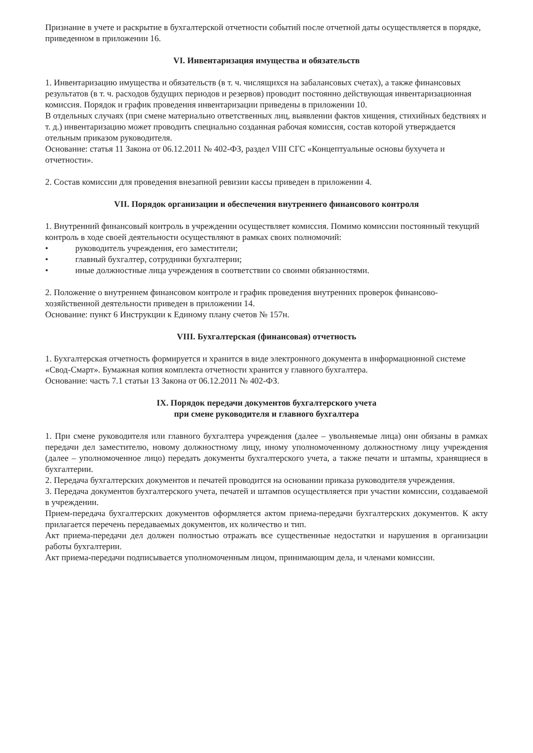Признание в учете и раскрытие в бухгалтерской отчетности событий после отчетной даты осуществляется в порядке, приведенном в приложении 16.
VI. Инвентаризация имущества и обязательств
1. Инвентаризацию имущества и обязательств (в т. ч. числящихся на забалансовых счетах), а также финансовых результатов (в т. ч. расходов будущих периодов и резервов) проводит постоянно действующая инвентаризационная комиссия. Порядок и график проведения инвентаризации приведены в приложении 10.
В отдельных случаях (при смене материально ответственных лиц, выявлении фактов хищения, стихийных бедствиях и т. д.) инвентаризацию может проводить специально созданная рабочая комиссия, состав которой утверждается отельным приказом руководителя.
Основание: статья 11 Закона от 06.12.2011 № 402-ФЗ, раздел VIII СГС «Концептуальные основы бухучета и отчетности».
2. Состав комиссии для проведения внезапной ревизии кассы приведен в приложении 4.
VII. Порядок организации и обеспечения внутреннего финансового контроля
1. Внутренний финансовый контроль в учреждении осуществляет комиссия. Помимо комиссии постоянный текущий контроль в ходе своей деятельности осуществляют в рамках своих полномочий:
• руководитель учреждения, его заместители;
• главный бухгалтер, сотрудники бухгалтерии;
• иные должностные лица учреждения в соответствии со своими обязанностями.
2. Положение о внутреннем финансовом контроле и график проведения внутренних проверок финансово-хозяйственной деятельности приведен в приложении 14.
Основание: пункт 6 Инструкции к Единому плану счетов № 157н.
VIII. Бухгалтерская (финансовая) отчетность
1. Бухгалтерская отчетность формируется и хранится в виде электронного документа в информационной системе «Свод-Смарт». Бумажная копия комплекта отчетности хранится у главного бухгалтера.
Основание: часть 7.1 статьи 13 Закона от 06.12.2011 № 402-ФЗ.
IX. Порядок передачи документов бухгалтерского учета
при смене руководителя и главного бухгалтера
1. При смене руководителя или главного бухгалтера учреждения (далее – увольняемые лица) они обязаны в рамках передачи дел заместителю, новому должностному лицу, иному уполномоченному должностному лицу учреждения (далее – уполномоченное лицо) передать документы бухгалтерского учета, а также печати и штампы, хранящиеся в бухгалтерии.
2. Передача бухгалтерских документов и печатей проводится на основании приказа руководителя учреждения.
3. Передача документов бухгалтерского учета, печатей и штампов осуществляется при участии комиссии, создаваемой в учреждении.
Прием-передача бухгалтерских документов оформляется актом приема-передачи бухгалтерских документов. К акту прилагается перечень передаваемых документов, их количество и тип.
Акт приема-передачи дел должен полностью отражать все существенные недостатки и нарушения в организации работы бухгалтерии.
Акт приема-передачи подписывается уполномоченным лицом, принимающим дела, и членами комиссии.